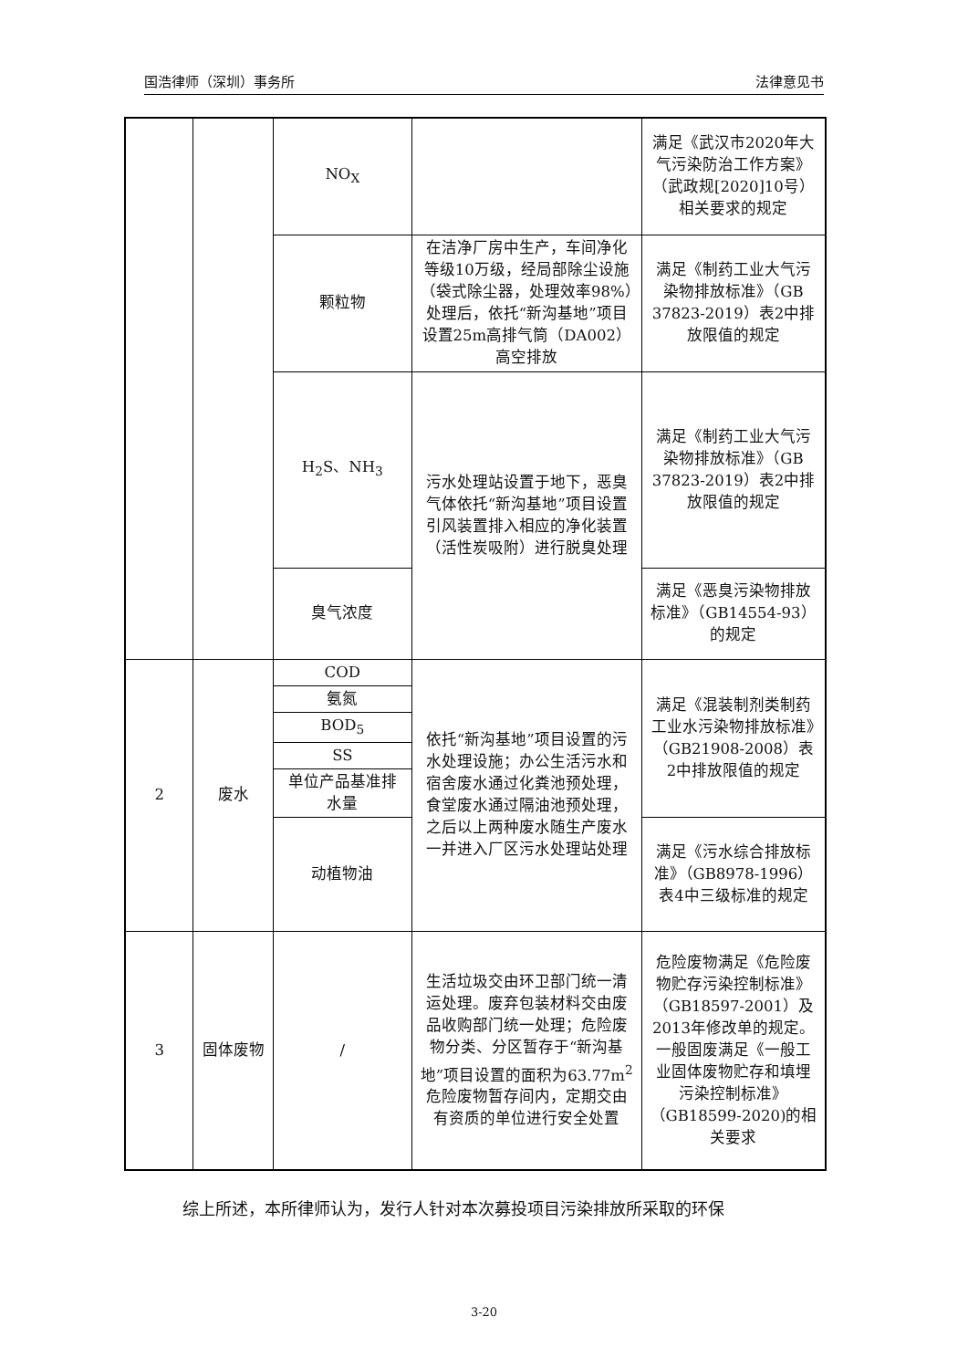国浩律师（深圳）事务所 法律意见书
| | | NO<sub>X</sub> | | 满足《武汉市2020年大气污染防治工作方案》（武政规[2020]10号）相关要求的规定 |
| | | 颗粒物 | 在洁净厂房中生产，车间净化等级10万级，经局部除尘设施（袋式除尘器，处理效率98%）处理后，依托“新沟基地”项目设置25m高排气筒（DA002）高空排放 | 满足《制药工业大气污染物排放标准》（GB 37823-2019）表2中排放限值的规定 |
| | | H<sub>2</sub>S、NH<sub>3</sub> | 污水处理站设置于地下，恶臭气体依托“新沟基地”项目设置引风装置排入相应的净化装置（活性炭吸附）进行脱臭处理 | 满足《制药工业大气污染物排放标准》（GB 37823-2019）表2中排放限值的规定 |
| | | 臭气浓度 | | 满足《恶臭污染物排放标准》（GB14554-93）的规定 |
| 2 | 废水 | COD | 依托“新沟基地”项目设置的污水处理设施；办公生活污水和宿舍废水通过化粪池预处理，食堂废水通过隔油池预处理，之后以上两种废水随生产废水一并进入厂区污水处理站处理 | 满足《混装制剂类制药工业水污染物排放标准》（GB21908-2008）表2中排放限值的规定 |
| | | 氨氮 | | |
| | | BOD<sub>5</sub> | | |
| | | SS | | |
| | | 单位产品基准排水量 | | |
| | | 动植物油 | | 满足《污水综合排放标准》（GB8978-1996）表4中三级标准的规定 |
| 3 | 固体废物 | / | 生活垃圾交由环卫部门统一清运处理。废弃包装材料交由废品收购部门统一处理；危险废物分类、分区暂存于“新沟基地”项目设置的面积为63.77m<sup>2</sup>危险废物暂存间内，定期交由有资质的单位进行安全处置 | 危险废物满足《危险废物贮存污染控制标准》（GB18597-2001）及2013年修改单的规定。一般固废满足《一般工业固体废物贮存和填埋污染控制标准》（GB18599-2020)的相关要求 |
综上所述，本所律师认为，发行人针对本次募投项目污染排放所采取的环保
3-20